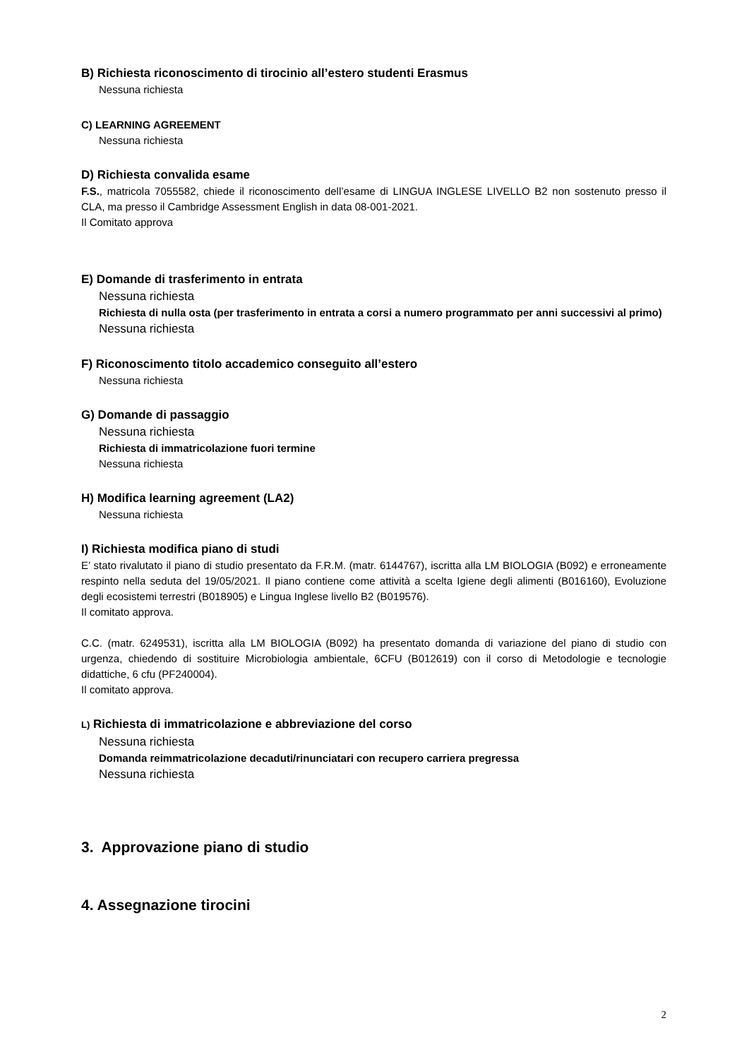B) Richiesta riconoscimento di tirocinio all’estero studenti Erasmus
Nessuna richiesta
C) LEARNING AGREEMENT
Nessuna richiesta
D) Richiesta convalida esame
F.S., matricola 7055582, chiede il riconoscimento dell’esame di LINGUA INGLESE LIVELLO B2 non sostenuto presso il CLA, ma presso il Cambridge Assessment English in data 08-001-2021.
Il Comitato approva
E) Domande di trasferimento in entrata
Nessuna richiesta
Richiesta di nulla osta (per trasferimento in entrata a corsi a numero programmato per anni successivi al primo)
Nessuna richiesta
F) Riconoscimento titolo accademico conseguito all’estero
Nessuna richiesta
G) Domande di passaggio
Nessuna richiesta
Richiesta di immatricolazione fuori termine
Nessuna richiesta
H) Modifica learning agreement (LA2)
Nessuna richiesta
I) Richiesta modifica piano di studi
E’ stato rivalutato il piano di studio presentato da F.R.M. (matr. 6144767), iscritta alla LM BIOLOGIA (B092) e erroneamente respinto nella seduta del 19/05/2021. Il piano contiene come attività a scelta Igiene degli alimenti (B016160), Evoluzione degli ecosistemi terrestri (B018905) e Lingua Inglese livello B2 (B019576).
Il comitato approva.
C.C. (matr. 6249531), iscritta alla LM BIOLOGIA (B092) ha presentato domanda di variazione del piano di studio con urgenza, chiedendo di sostituire Microbiologia ambientale, 6CFU (B012619) con il corso di Metodologie e tecnologie didattiche, 6 cfu (PF240004).
Il comitato approva.
L) Richiesta di immatricolazione e abbreviazione del corso
Nessuna richiesta
Domanda reimmatricolazione decaduti/rinunciatari con recupero carriera pregressa
Nessuna richiesta
3. Approvazione piano di studio
4. Assegnazione tirocini
2